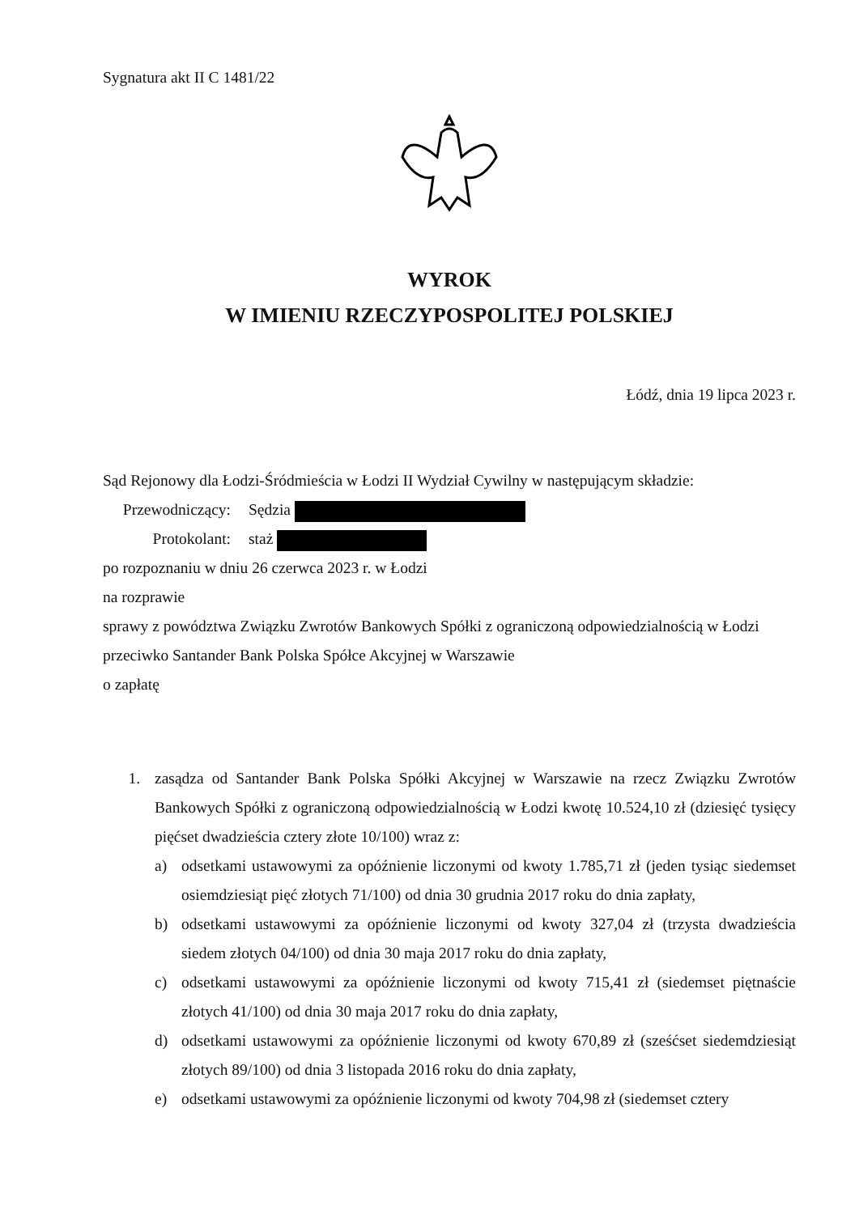Sygnatura akt II C 1481/22
WYROK
W IMIENIU RZECZYPOSPOLITEJ POLSKIEJ
Łódź, dnia 19 lipca 2023 r.
Sąd Rejonowy dla Łodzi-Śródmieścia w Łodzi II Wydział Cywilny w następującym składzie:
Przewodniczący: Sędzia
Protokolant: staż
po rozpoznaniu w dniu 26 czerwca 2023 r. w Łodzi
na rozprawie
sprawy z powództwa Związku Zwrotów Bankowych Spółki z ograniczoną odpowiedzialnością w Łodzi
przeciwko Santander Bank Polska Spółce Akcyjnej w Warszawie
o zapłatę
1. zasądza od Santander Bank Polska Spółki Akcyjnej w Warszawie na rzecz Związku Zwrotów Bankowych Spółki z ograniczoną odpowiedzialnością w Łodzi kwotę 10.524,10 zł (dziesięć tysięcy pięćset dwadzieścia cztery złote 10/100) wraz z:
a) odsetkami ustawowymi za opóźnienie liczonymi od kwoty 1.785,71 zł (jeden tysiąc siedemset osiemdziesiąt pięć złotych 71/100) od dnia 30 grudnia 2017 roku do dnia zapłaty,
b) odsetkami ustawowymi za opóźnienie liczonymi od kwoty 327,04 zł (trzysta dwadzieścia siedem złotych 04/100) od dnia 30 maja 2017 roku do dnia zapłaty,
c) odsetkami ustawowymi za opóźnienie liczonymi od kwoty 715,41 zł (siedemset piętnaście złotych 41/100) od dnia 30 maja 2017 roku do dnia zapłaty,
d) odsetkami ustawowymi za opóźnienie liczonymi od kwoty 670,89 zł (sześćset siedemdziesiąt złotych 89/100) od dnia 3 listopada 2016 roku do dnia zapłaty,
e) odsetkami ustawowymi za opóźnienie liczonymi od kwoty 704,98 zł (siedemset cztery